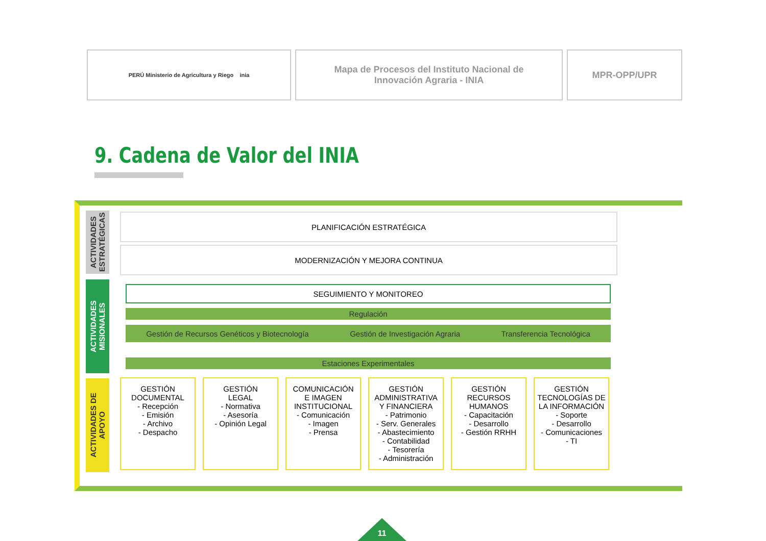PERÚ Ministerio de Agricultura y Riego inia
Mapa de Procesos del Instituto Nacional de
Innovación Agraria - INIA
MPR-OPP/UPR
9. Cadena de Valor del INIA
ACTIVIDADES ESTRATÉGICAS
ACTIVIDADES MISIONALES
ACTIVIDADES DE APOYO
PLANIFICACIÓN ESTRATÉGICA
MODERNIZACIÓN Y MEJORA CONTINUA
SEGUIMIENTO Y MONITOREO
Regulación
Gestión de Recursos Genéticos y Biotecnología Gestión de Investigación Agraria Transferencia Tecnológica
Estaciones Experimentales
GESTIÓN
DOCUMENTAL
- Recepción
- Emisión
- Archivo
- Despacho
GESTIÓN
LEGAL
- Normativa
- Asesoría
- Opinión Legal
COMUNICACIÓN
E IMAGEN
INSTITUCIONAL
- Comunicación
- Imagen
- Prensa
GESTIÓN
ADMINISTRATIVA
Y FINANCIERA
- Patrimonio
- Serv. Generales
- Abastecimiento
- Contabilidad
- Tesorería
- Administración
GESTIÓN
RECURSOS
HUMANOS
- Capacitación
- Desarrollo
- Gestión RRHH
GESTIÓN
TECNOLOGÍAS DE
LA INFORMACIÓN
- Soporte
- Desarrollo
- Comunicaciones
- TI
11